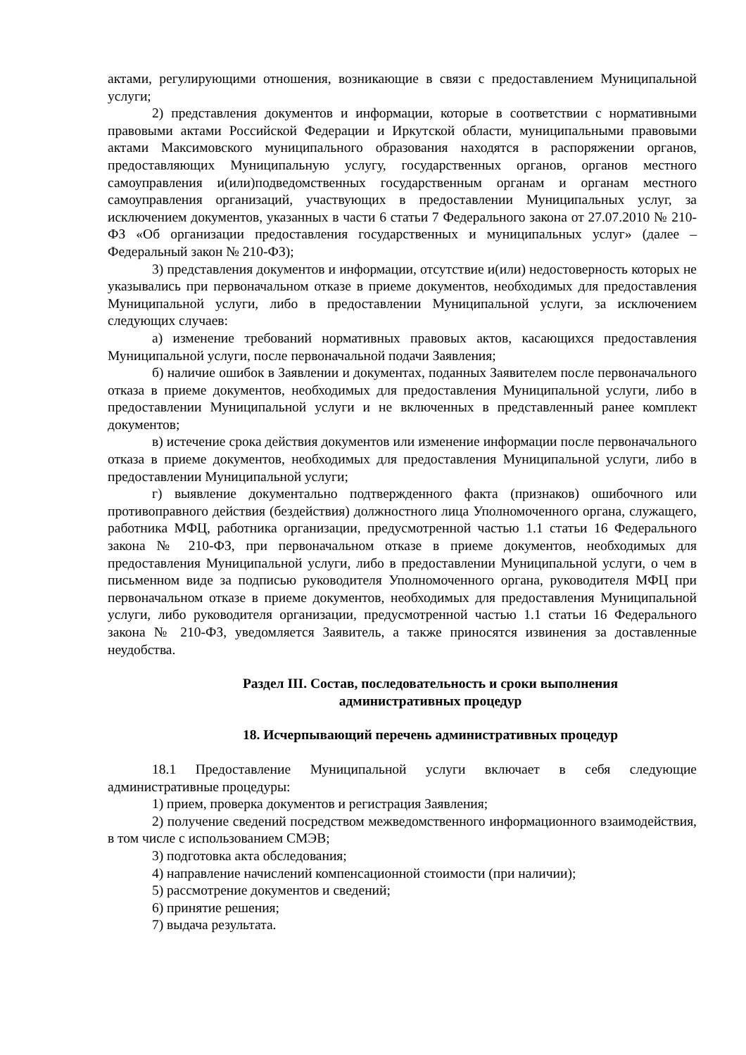актами, регулирующими отношения, возникающие в связи с предоставлением Муниципальной услуги;
2) представления документов и информации, которые в соответствии с нормативными правовыми актами Российской Федерации и Иркутской области, муниципальными правовыми актами Максимовского муниципального образования находятся в распоряжении органов, предоставляющих Муниципальную услугу, государственных органов, органов местного самоуправления и(или)подведомственных государственным органам и органам местного самоуправления организаций, участвующих в предоставлении Муниципальных услуг, за исключением документов, указанных в части 6 статьи 7 Федерального закона от 27.07.2010 № 210-ФЗ «Об организации предоставления государственных и муниципальных услуг» (далее – Федеральный закон № 210-ФЗ);
3) представления документов и информации, отсутствие и(или) недостоверность которых не указывались при первоначальном отказе в приеме документов, необходимых для предоставления Муниципальной услуги, либо в предоставлении Муниципальной услуги, за исключением следующих случаев:
а) изменение требований нормативных правовых актов, касающихся предоставления Муниципальной услуги, после первоначальной подачи Заявления;
б) наличие ошибок в Заявлении и документах, поданных Заявителем после первоначального отказа в приеме документов, необходимых для предоставления Муниципальной услуги, либо в предоставлении Муниципальной услуги и не включенных в представленный ранее комплект документов;
в) истечение срока действия документов или изменение информации после первоначального отказа в приеме документов, необходимых для предоставления Муниципальной услуги, либо в предоставлении Муниципальной услуги;
г) выявление документально подтвержденного факта (признаков) ошибочного или противоправного действия (бездействия) должностного лица Уполномоченного органа, служащего, работника МФЦ, работника организации, предусмотренной частью 1.1 статьи 16 Федерального закона № 210-ФЗ, при первоначальном отказе в приеме документов, необходимых для предоставления Муниципальной услуги, либо в предоставлении Муниципальной услуги, о чем в письменном виде за подписью руководителя Уполномоченного органа, руководителя МФЦ при первоначальном отказе в приеме документов, необходимых для предоставления Муниципальной услуги, либо руководителя организации, предусмотренной частью 1.1 статьи 16 Федерального закона № 210-ФЗ, уведомляется Заявитель, а также приносятся извинения за доставленные неудобства.
Раздел III. Состав, последовательность и сроки выполнения
административных процедур
18. Исчерпывающий перечень административных процедур
18.1 Предоставление Муниципальной услуги включает в себя следующие административные процедуры:
1) прием, проверка документов и регистрация Заявления;
2) получение сведений посредством межведомственного информационного взаимодействия, в том числе с использованием СМЭВ;
3) подготовка акта обследования;
4) направление начислений компенсационной стоимости (при наличии);
5) рассмотрение документов и сведений;
6) принятие решения;
7) выдача результата.